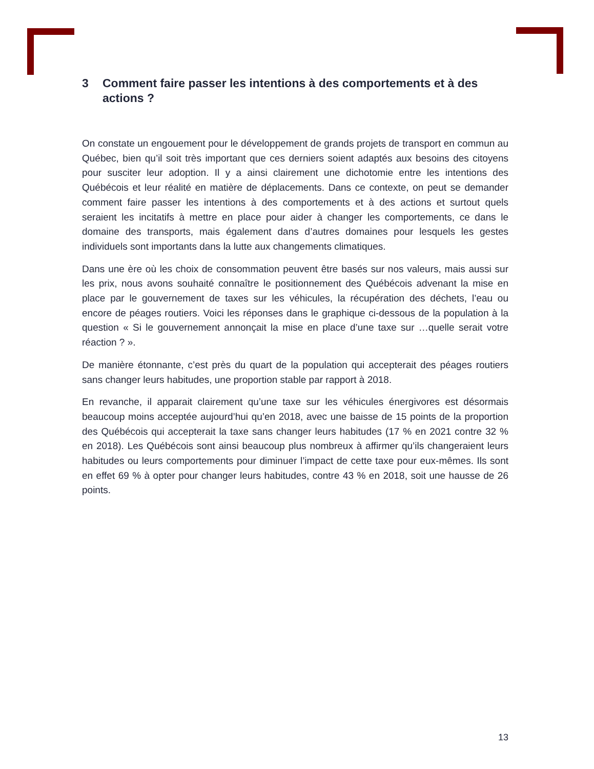3 Comment faire passer les intentions à des comportements et à des actions ?
On constate un engouement pour le développement de grands projets de transport en commun au Québec, bien qu’il soit très important que ces derniers soient adaptés aux besoins des citoyens pour susciter leur adoption. Il y a ainsi clairement une dichotomie entre les intentions des Québécois et leur réalité en matière de déplacements. Dans ce contexte, on peut se demander comment faire passer les intentions à des comportements et à des actions et surtout quels seraient les incitatifs à mettre en place pour aider à changer les comportements, ce dans le domaine des transports, mais également dans d’autres domaines pour lesquels les gestes individuels sont importants dans la lutte aux changements climatiques.
Dans une ère où les choix de consommation peuvent être basés sur nos valeurs, mais aussi sur les prix, nous avons souhaité connaître le positionnement des Québécois advenant la mise en place par le gouvernement de taxes sur les véhicules, la récupération des déchets, l’eau ou encore de péages routiers. Voici les réponses dans le graphique ci-dessous de la population à la question « Si le gouvernement annonçait la mise en place d’une taxe sur …quelle serait votre réaction ? ».
De manière étonnante, c’est près du quart de la population qui accepterait des péages routiers sans changer leurs habitudes, une proportion stable par rapport à 2018.
En revanche, il apparait clairement qu’une taxe sur les véhicules énergivores est désormais beaucoup moins acceptée aujourd’hui qu’en 2018, avec une baisse de 15 points de la proportion des Québécois qui accepterait la taxe sans changer leurs habitudes (17 % en 2021 contre 32 % en 2018). Les Québécois sont ainsi beaucoup plus nombreux à affirmer qu’ils changeraient leurs habitudes ou leurs comportements pour diminuer l’impact de cette taxe pour eux-mêmes. Ils sont en effet 69 % à opter pour changer leurs habitudes, contre 43 % en 2018, soit une hausse de 26 points.
13